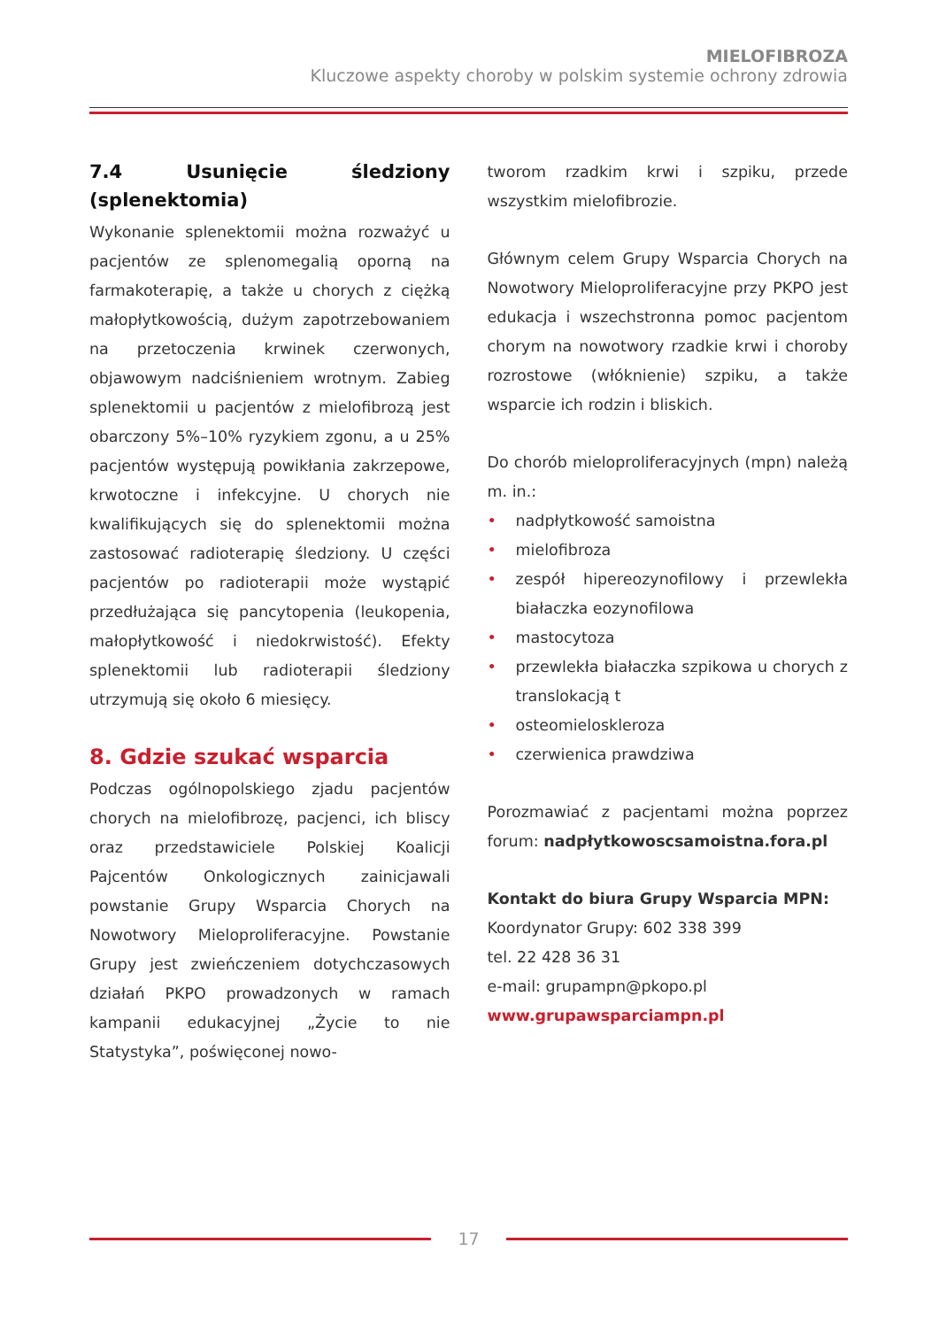MIELOFIBROZA
Kluczowe aspekty choroby w polskim systemie ochrony zdrowia
7.4 Usunięcie śledziony (splenektomia)
Wykonanie splenektomii można rozważyć u pacjentów ze splenomegalią oporną na farmakoterapię, a także u chorych z ciężką małopłytkowością, dużym zapotrzebowaniem na przetoczenia krwinek czerwonych, objawowym nadciśnieniem wrotnym. Zabieg splenektomii u pacjentów z mielofibrozą jest obarczony 5%–10% ryzykiem zgonu, a u 25% pacjentów występują powikłania zakrzepowe, krwotoczne i infekcyjne. U chorych nie kwalifikujących się do splenektomii można zastosować radioterapię śledziony. U części pacjentów po radioterapii może wystąpić przedłużająca się pancytopenia (leukopenia, małopłytkowość i niedokrwistość). Efekty splenektomii lub radioterapii śledziony utrzymują się około 6 miesięcy.
8. Gdzie szukać wsparcia
Podczas ogólnopolskiego zjadu pacjentów chorych na mielofibrozę, pacjenci, ich bliscy oraz przedstawiciele Polskiej Koalicji Pajcentów Onkologicznych zainicjawali powstanie Grupy Wsparcia Chorych na Nowotwory Mieloproliferacyjne. Powstanie Grupy jest zwieńczeniem dotychczasowych działań PKPO prowadzonych w ramach kampanii edukacyjnej „Życie to nie Statystyka”, poświęconej nowo-
tworom rzadkim krwi i szpiku, przede wszystkim mielofibrozie.
Głównym celem Grupy Wsparcia Chorych na Nowotwory Mieloproliferacyjne przy PKPO jest edukacja i wszechstronna pomoc pacjentom chorym na nowotwory rzadkie krwi i choroby rozrostowe (włóknienie) szpiku, a także wsparcie ich rodzin i bliskich.
Do chorób mieloproliferacyjnych (mpn) należą m. in.:
• nadpłytkowość samoistna
• mielofibroza
• zespół hipereozynofilowy i przewlekła białaczka eozynofilowa
• mastocytoza
• przewlekła białaczka szpikowa u chorych z translokacją t
• osteomieloskleroza
• czerwienica prawdziwa
Porozmawiać z pacjentami można poprzez forum: nadpłytkowoscsamoistna.fora.pl
Kontakt do biura Grupy Wsparcia MPN:
Koordynator Grupy: 602 338 399
tel. 22 428 36 31
e-mail: grupampn@pkopo.pl
www.grupawsparciampn.pl
17